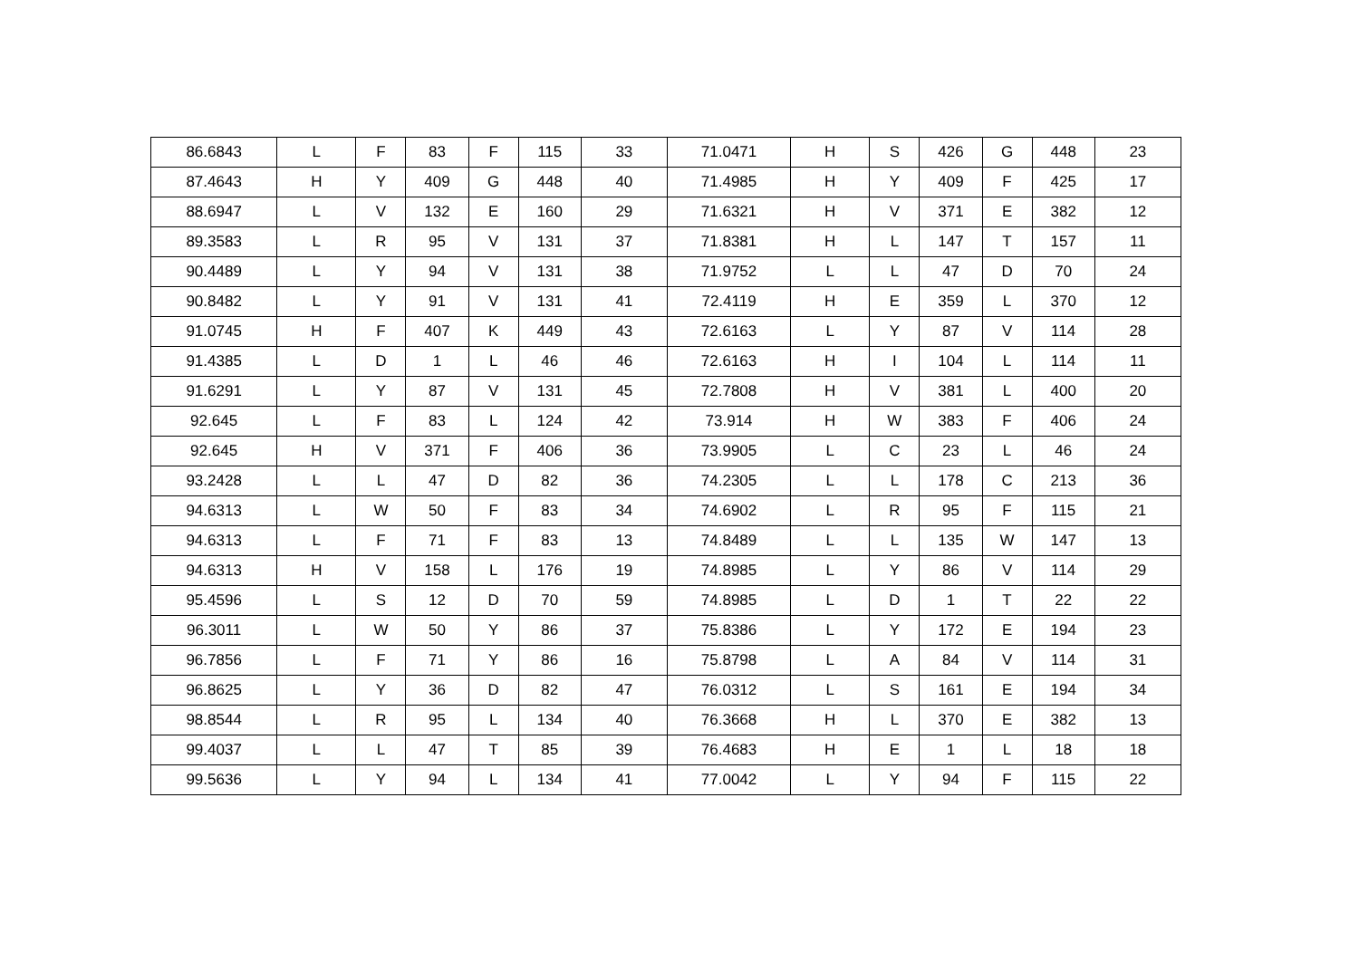| 86.6843 | L | F | 83 | F | 115 | 33 | 71.0471 | H | S | 426 | G | 448 | 23 |
| 87.4643 | H | Y | 409 | G | 448 | 40 | 71.4985 | H | Y | 409 | F | 425 | 17 |
| 88.6947 | L | V | 132 | E | 160 | 29 | 71.6321 | H | V | 371 | E | 382 | 12 |
| 89.3583 | L | R | 95 | V | 131 | 37 | 71.8381 | H | L | 147 | T | 157 | 11 |
| 90.4489 | L | Y | 94 | V | 131 | 38 | 71.9752 | L | L | 47 | D | 70 | 24 |
| 90.8482 | L | Y | 91 | V | 131 | 41 | 72.4119 | H | E | 359 | L | 370 | 12 |
| 91.0745 | H | F | 407 | K | 449 | 43 | 72.6163 | L | Y | 87 | V | 114 | 28 |
| 91.4385 | L | D | 1 | L | 46 | 46 | 72.6163 | H | I | 104 | L | 114 | 11 |
| 91.6291 | L | Y | 87 | V | 131 | 45 | 72.7808 | H | V | 381 | L | 400 | 20 |
| 92.645 | L | F | 83 | L | 124 | 42 | 73.914 | H | W | 383 | F | 406 | 24 |
| 92.645 | H | V | 371 | F | 406 | 36 | 73.9905 | L | C | 23 | L | 46 | 24 |
| 93.2428 | L | L | 47 | D | 82 | 36 | 74.2305 | L | L | 178 | C | 213 | 36 |
| 94.6313 | L | W | 50 | F | 83 | 34 | 74.6902 | L | R | 95 | F | 115 | 21 |
| 94.6313 | L | F | 71 | F | 83 | 13 | 74.8489 | L | L | 135 | W | 147 | 13 |
| 94.6313 | H | V | 158 | L | 176 | 19 | 74.8985 | L | Y | 86 | V | 114 | 29 |
| 95.4596 | L | S | 12 | D | 70 | 59 | 74.8985 | L | D | 1 | T | 22 | 22 |
| 96.3011 | L | W | 50 | Y | 86 | 37 | 75.8386 | L | Y | 172 | E | 194 | 23 |
| 96.7856 | L | F | 71 | Y | 86 | 16 | 75.8798 | L | A | 84 | V | 114 | 31 |
| 96.8625 | L | Y | 36 | D | 82 | 47 | 76.0312 | L | S | 161 | E | 194 | 34 |
| 98.8544 | L | R | 95 | L | 134 | 40 | 76.3668 | H | L | 370 | E | 382 | 13 |
| 99.4037 | L | L | 47 | T | 85 | 39 | 76.4683 | H | E | 1 | L | 18 | 18 |
| 99.5636 | L | Y | 94 | L | 134 | 41 | 77.0042 | L | Y | 94 | F | 115 | 22 |